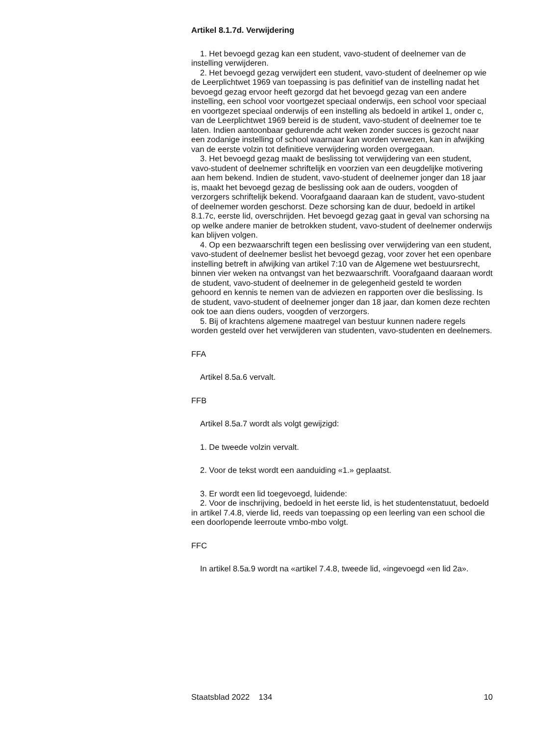Artikel 8.1.7d. Verwijdering
1. Het bevoegd gezag kan een student, vavo-student of deelnemer van de instelling verwijderen.
2. Het bevoegd gezag verwijdert een student, vavo-student of deelnemer op wie de Leerplichtwet 1969 van toepassing is pas definitief van de instelling nadat het bevoegd gezag ervoor heeft gezorgd dat het bevoegd gezag van een andere instelling, een school voor voortgezet speciaal onderwijs, een school voor speciaal en voortgezet speciaal onderwijs of een instelling als bedoeld in artikel 1, onder c, van de Leerplichtwet 1969 bereid is de student, vavo-student of deelnemer toe te laten. Indien aantoonbaar gedurende acht weken zonder succes is gezocht naar een zodanige instelling of school waarnaar kan worden verwezen, kan in afwijking van de eerste volzin tot definitieve verwijdering worden overgegaan.
3. Het bevoegd gezag maakt de beslissing tot verwijdering van een student, vavo-student of deelnemer schriftelijk en voorzien van een deugdelijke motivering aan hem bekend. Indien de student, vavo-student of deelnemer jonger dan 18 jaar is, maakt het bevoegd gezag de beslissing ook aan de ouders, voogden of verzorgers schriftelijk bekend. Voorafgaand daaraan kan de student, vavo-student of deelnemer worden geschorst. Deze schorsing kan de duur, bedoeld in artikel 8.1.7c, eerste lid, overschrijden. Het bevoegd gezag gaat in geval van schorsing na op welke andere manier de betrokken student, vavo-student of deelnemer onderwijs kan blijven volgen.
4. Op een bezwaarschrift tegen een beslissing over verwijdering van een student, vavo-student of deelnemer beslist het bevoegd gezag, voor zover het een openbare instelling betreft in afwijking van artikel 7:10 van de Algemene wet bestuursrecht, binnen vier weken na ontvangst van het bezwaarschrift. Voorafgaand daaraan wordt de student, vavo-student of deelnemer in de gelegenheid gesteld te worden gehoord en kennis te nemen van de adviezen en rapporten over die beslissing. Is de student, vavo-student of deelnemer jonger dan 18 jaar, dan komen deze rechten ook toe aan diens ouders, voogden of verzorgers.
5. Bij of krachtens algemene maatregel van bestuur kunnen nadere regels worden gesteld over het verwijderen van studenten, vavo-studenten en deelnemers.
FFA
Artikel 8.5a.6 vervalt.
FFB
Artikel 8.5a.7 wordt als volgt gewijzigd:
1. De tweede volzin vervalt.
2. Voor de tekst wordt een aanduiding «1.» geplaatst.
3. Er wordt een lid toegevoegd, luidende:
2. Voor de inschrijving, bedoeld in het eerste lid, is het studentenstatuut, bedoeld in artikel 7.4.8, vierde lid, reeds van toepassing op een leerling van een school die een doorlopende leerroute vmbo-mbo volgt.
FFC
In artikel 8.5a.9 wordt na «artikel 7.4.8, tweede lid, «ingevoegd «en lid 2a».
Staatsblad 2022 134 10